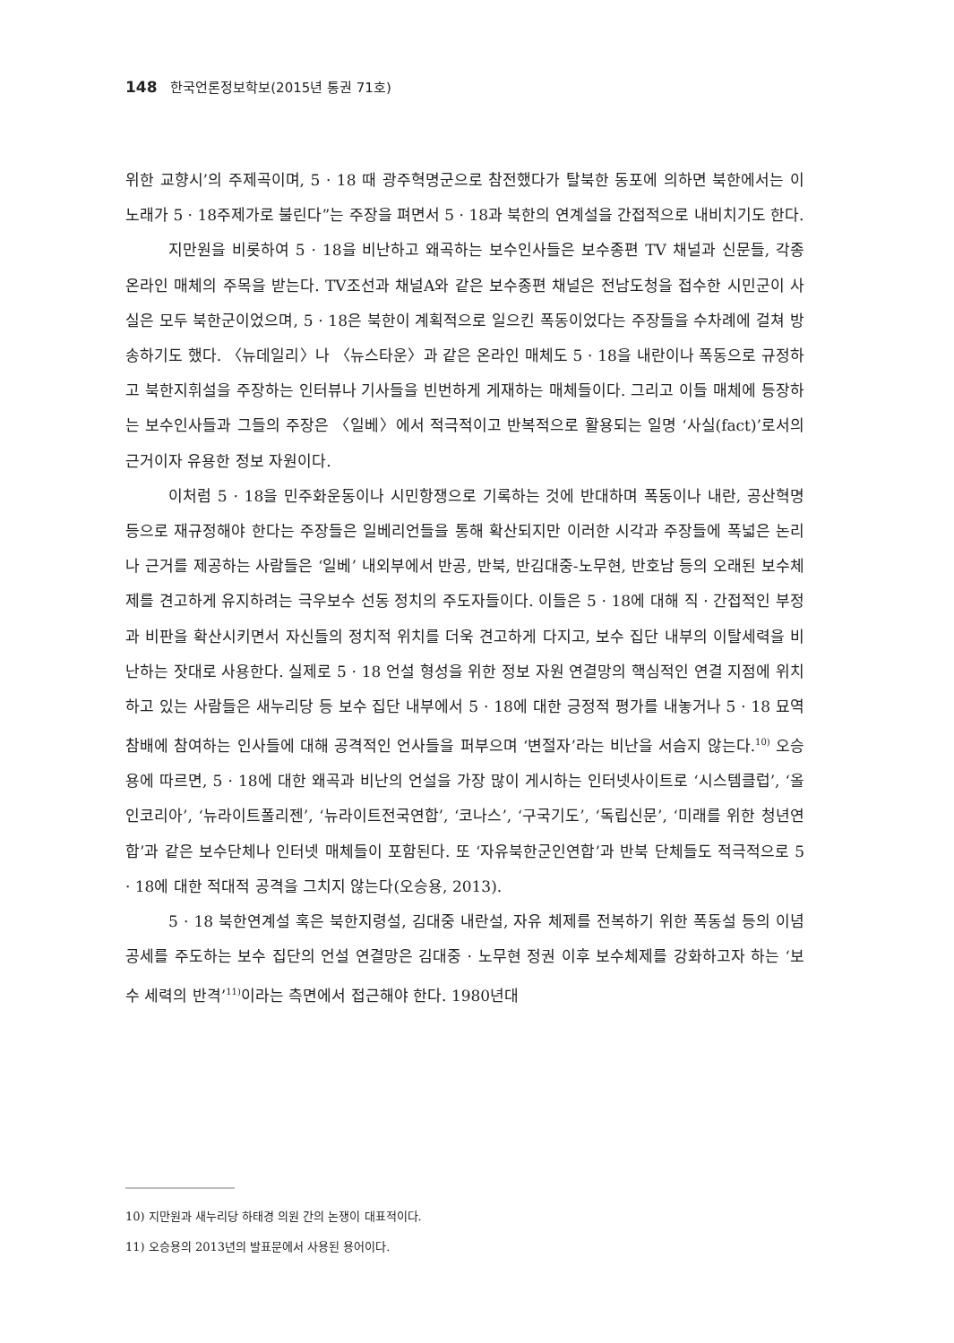148 한국언론정보학보(2015년 통권 71호)
위한 교향시’의 주제곡이며, 5 · 18 때 광주혁명군으로 참전했다가 탈북한 동포에 의하면 북한에서는 이 노래가 5 · 18주제가로 불린다”는 주장을 펴면서 5 · 18과 북한의 연계설을 간접적으로 내비치기도 한다.
지만원을 비롯하여 5 · 18을 비난하고 왜곡하는 보수인사들은 보수종편 TV 채널과 신문들, 각종 온라인 매체의 주목을 받는다. TV조선과 채널A와 같은 보수종편 채널은 전남도청을 접수한 시민군이 사실은 모두 북한군이었으며, 5 · 18은 북한이 계획적으로 일으킨 폭동이었다는 주장들을 수차례에 걸쳐 방송하기도 했다. 〈뉴데일리〉나 〈뉴스타운〉과 같은 온라인 매체도 5 · 18을 내란이나 폭동으로 규정하고 북한지휘설을 주장하는 인터뷰나 기사들을 빈번하게 게재하는 매체들이다. 그리고 이들 매체에 등장하는 보수인사들과 그들의 주장은 〈일베〉에서 적극적이고 반복적으로 활용되는 일명 ‘사실(fact)’로서의 근거이자 유용한 정보 자원이다.
이처럼 5 · 18을 민주화운동이나 시민항쟁으로 기록하는 것에 반대하며 폭동이나 내란, 공산혁명 등으로 재규정해야 한다는 주장들은 일베리언들을 통해 확산되지만 이러한 시각과 주장들에 폭넓은 논리나 근거를 제공하는 사람들은 ‘일베’ 내외부에서 반공, 반북, 반김대중-노무현, 반호남 등의 오래된 보수체제를 견고하게 유지하려는 극우보수 선동 정치의 주도자들이다. 이들은 5 · 18에 대해 직 · 간접적인 부정과 비판을 확산시키면서 자신들의 정치적 위치를 더욱 견고하게 다지고, 보수 집단 내부의 이탈세력을 비난하는 잣대로 사용한다. 실제로 5 · 18 언설 형성을 위한 정보 자원 연결망의 핵심적인 연결 지점에 위치하고 있는 사람들은 새누리당 등 보수 집단 내부에서 5 · 18에 대한 긍정적 평가를 내놓거나 5 · 18 묘역 참배에 참여하는 인사들에 대해 공격적인 언사들을 퍼부으며 ‘변절자’라는 비난을 서슴지 않는다.<sup>10)</sup> 오승용에 따르면, 5 · 18에 대한 왜곡과 비난의 언설을 가장 많이 게시하는 인터넷사이트로 ‘시스템클럽’, ‘올인코리아’, ‘뉴라이트폴리젠’, ‘뉴라이트전국연합’, ‘코나스’, ‘구국기도’, ‘독립신문’, ‘미래를 위한 청년연합’과 같은 보수단체나 인터넷 매체들이 포함된다. 또 ‘자유북한군인연합’과 반북 단체들도 적극적으로 5 · 18에 대한 적대적 공격을 그치지 않는다(오승용, 2013).
5 · 18 북한연계설 혹은 북한지령설, 김대중 내란설, 자유 체제를 전복하기 위한 폭동설 등의 이념 공세를 주도하는 보수 집단의 언설 연결망은 김대중 · 노무현 정권 이후 보수체제를 강화하고자 하는 ‘보수 세력의 반격’<sup>11)</sup>이라는 측면에서 접근해야 한다. 1980년대
10) 지만원과 새누리당 하태경 의원 간의 논쟁이 대표적이다.
11) 오승용의 2013년의 발표문에서 사용된 용어이다.